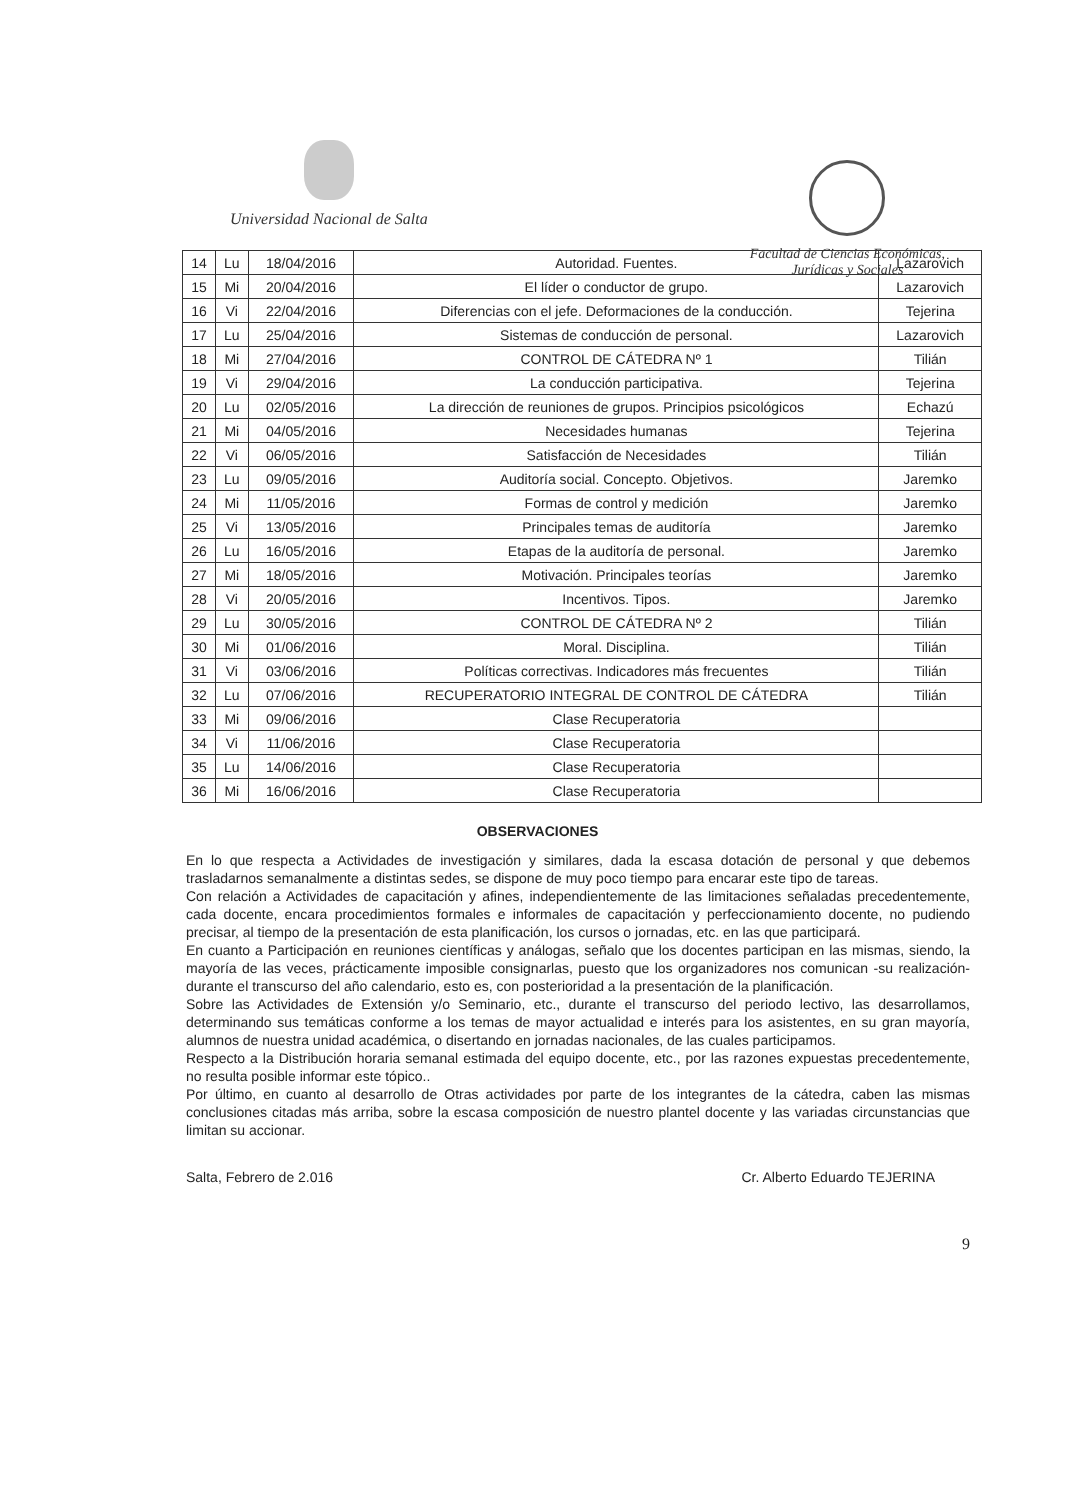Universidad Nacional de Salta
Facultad de Ciencias Económicas,
Jurídicas y Sociales
| 14 | Lu | 18/04/2016 | Autoridad. Fuentes. | Lazarovich |
| 15 | Mi | 20/04/2016 | El líder o conductor de grupo. | Lazarovich |
| 16 | Vi | 22/04/2016 | Diferencias con el jefe. Deformaciones de la conducción. | Tejerina |
| 17 | Lu | 25/04/2016 | Sistemas de conducción de personal. | Lazarovich |
| 18 | Mi | 27/04/2016 | CONTROL DE CÁTEDRA Nº 1 | Tilián |
| 19 | Vi | 29/04/2016 | La conducción participativa. | Tejerina |
| 20 | Lu | 02/05/2016 | La dirección de reuniones de grupos. Principios psicológicos | Echazú |
| 21 | Mi | 04/05/2016 | Necesidades humanas | Tejerina |
| 22 | Vi | 06/05/2016 | Satisfacción de Necesidades | Tilián |
| 23 | Lu | 09/05/2016 | Auditoría social. Concepto. Objetivos. | Jaremko |
| 24 | Mi | 11/05/2016 | Formas de control y medición | Jaremko |
| 25 | Vi | 13/05/2016 | Principales temas de auditoría | Jaremko |
| 26 | Lu | 16/05/2016 | Etapas de la auditoría de personal. | Jaremko |
| 27 | Mi | 18/05/2016 | Motivación. Principales teorías | Jaremko |
| 28 | Vi | 20/05/2016 | Incentivos. Tipos. | Jaremko |
| 29 | Lu | 30/05/2016 | CONTROL DE CÁTEDRA Nº 2 | Tilián |
| 30 | Mi | 01/06/2016 | Moral. Disciplina. | Tilián |
| 31 | Vi | 03/06/2016 | Políticas correctivas. Indicadores más frecuentes | Tilián |
| 32 | Lu | 07/06/2016 | RECUPERATORIO INTEGRAL DE CONTROL DE CÁTEDRA | Tilián |
| 33 | Mi | 09/06/2016 | Clase Recuperatoria | |
| 34 | Vi | 11/06/2016 | Clase Recuperatoria | |
| 35 | Lu | 14/06/2016 | Clase Recuperatoria | |
| 36 | Mi | 16/06/2016 | Clase Recuperatoria | |
OBSERVACIONES
En lo que respecta a Actividades de investigación y similares, dada la escasa dotación de personal y que debemos trasladarnos semanalmente a distintas sedes, se dispone de muy poco tiempo para encarar este tipo de tareas.
Con relación a Actividades de capacitación y afines, independientemente de las limitaciones señaladas precedentemente, cada docente, encara procedimientos formales e informales de capacitación y perfeccionamiento docente, no pudiendo precisar, al tiempo de la presentación de esta planificación, los cursos o jornadas, etc. en las que participará.
En cuanto a Participación en reuniones científicas y análogas, señalo que los docentes participan en las mismas, siendo, la mayoría de las veces, prácticamente imposible consignarlas, puesto que los organizadores nos comunican -su realización- durante el transcurso del año calendario, esto es, con posterioridad a la presentación de la planificación.
Sobre las Actividades de Extensión y/o Seminario, etc., durante el transcurso del periodo lectivo, las desarrollamos, determinando sus temáticas conforme a los temas de mayor actualidad e interés para los asistentes, en su gran mayoría, alumnos de nuestra unidad académica, o disertando en jornadas nacionales, de las cuales participamos.
Respecto a la Distribución horaria semanal estimada del equipo docente, etc., por las razones expuestas precedentemente, no resulta posible informar este tópico..
Por último, en cuanto al desarrollo de Otras actividades por parte de los integrantes de la cátedra, caben las mismas conclusiones citadas más arriba, sobre la escasa composición de nuestro plantel docente y las variadas circunstancias que limitan su accionar.
Salta, Febrero de 2.016 Cr. Alberto Eduardo TEJERINA
9